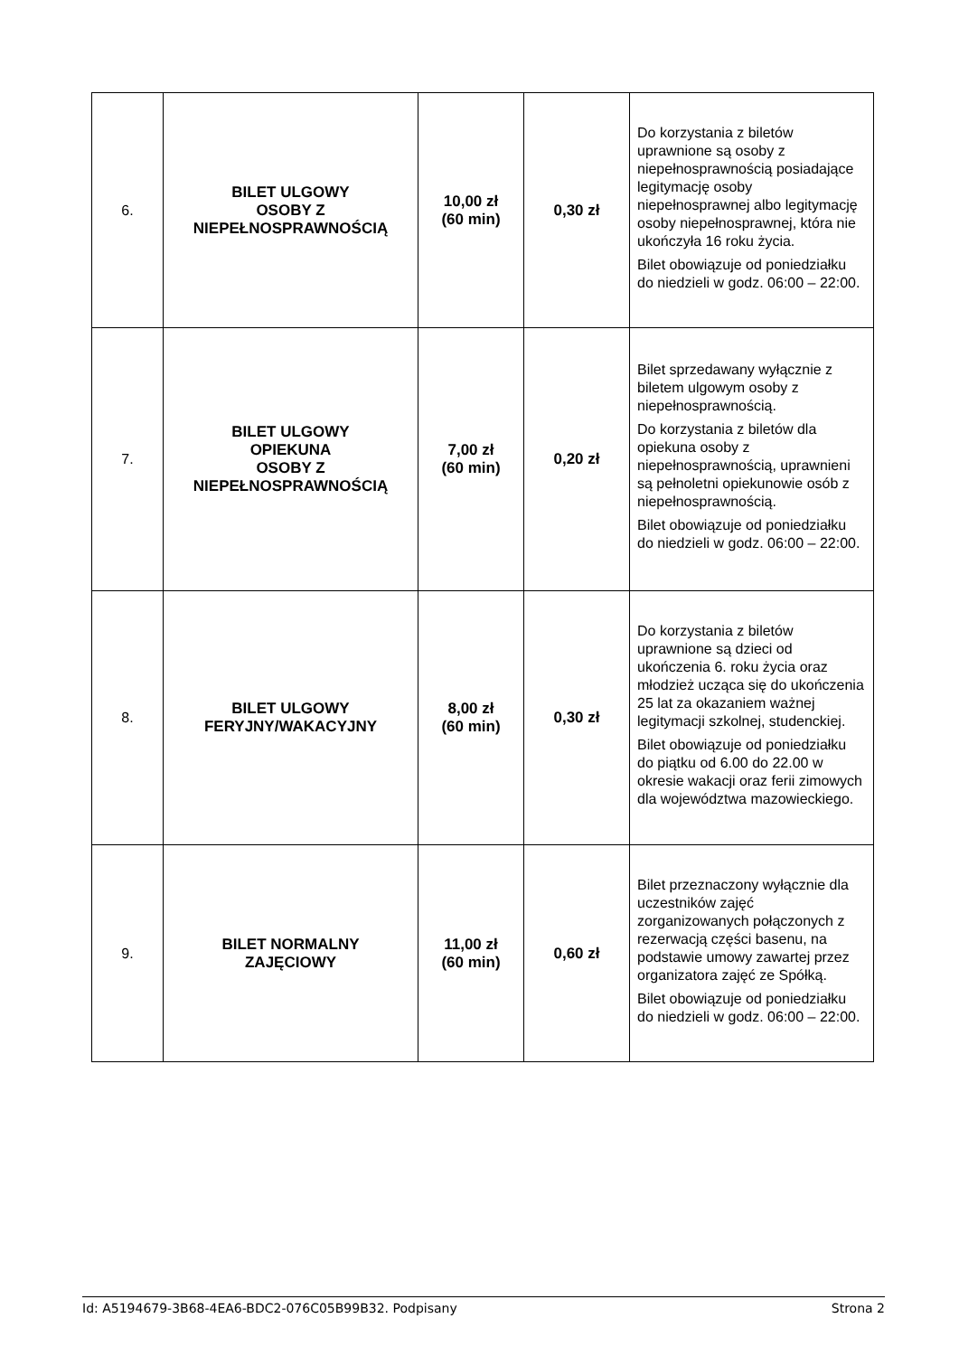| 6. | BILET ULGOWY OSOBY Z NIEPEŁNOSPRAWNOŚCIĄ | 10,00 zł (60 min) | 0,30 zł | Do korzystania z biletów uprawnione są osoby z niepełnosprawnością posiadające legitymację osoby niepełnosprawnej albo legitymację osoby niepełnosprawnej, która nie ukończyła 16 roku życia. Bilet obowiązuje od poniedziałku do niedzieli w godz. 06:00 – 22:00. |
| 7. | BILET ULGOWY OPIEKUNA OSOBY Z NIEPEŁNOSPRAWNOŚCIĄ | 7,00 zł (60 min) | 0,20 zł | Bilet sprzedawany wyłącznie z biletem ulgowym osoby z niepełnosprawnością. Do korzystania z biletów dla opiekuna osoby z niepełnosprawnością, uprawnieni są pełnoletni opiekunowie osób z niepełnosprawnością. Bilet obowiązuje od poniedziałku do niedzieli w godz. 06:00 – 22:00. |
| 8. | BILET ULGOWY FERYJNY/WAKACYJNY | 8,00 zł (60 min) | 0,30 zł | Do korzystania z biletów uprawnione są dzieci od ukończenia 6. roku życia oraz młodzież ucząca się do ukończenia 25 lat za okazaniem ważnej legitymacji szkolnej, studenckiej. Bilet obowiązuje od poniedziałku do piątku od 6.00 do 22.00 w okresie wakacji oraz ferii zimowych dla województwa mazowieckiego. |
| 9. | BILET NORMALNY ZAJĘCIOWY | 11,00 zł (60 min) | 0,60 zł | Bilet przeznaczony wyłącznie dla uczestników zajęć zorganizowanych połączonych z rezerwacją części basenu, na podstawie umowy zawartej przez organizatora zajęć ze Spółką. Bilet obowiązuje od poniedziałku do niedzieli w godz. 06:00 – 22:00. |
Id: A5194679-3B68-4EA6-BDC2-076C05B99B32. Podpisany Strona 2